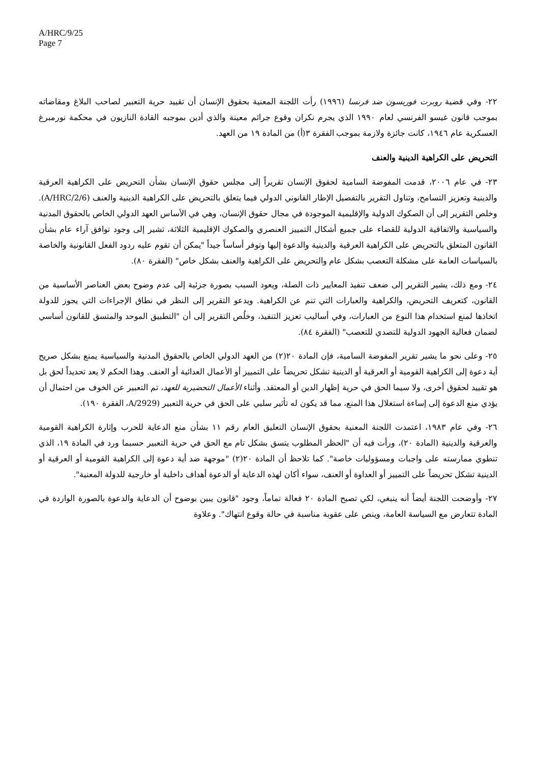A/HRC/9/25
Page 7
٢٢- وفي قضية روبرت فوريسون ضد فرنسا (١٩٩٦) رأت اللجنة المعنية بحقوق الإنسان أن تقييد حرية التعبير لصاحب البلاغ ومقاضاته بموجب قانون غيسو الفرنسي لعام ١٩٩٠ الذي يجرم نكران وقوع جرائم معينة والذي أدين بموجبه القادة النازيون في محكمة نورمبرغ العسكرية عام ١٩٤٦، كانت جائزة ولازمة بموجب الفقرة ٣(أ) من المادة ١٩ من العهد.
التحريض على الكراهية الدينية والعنف
٢٣- في عام ٢٠٠٦، قدمت المفوضة السامية لحقوق الإنسان تقريراً إلى مجلس حقوق الإنسان بشأن التحريض على الكراهية العرقية والدينية وتعزيز التسامح، وتناول التقرير بالتفصيل الإطار القانوني الدولي فيما يتعلق بالتحريض على الكراهية الدينية والعنف (A/HRC/2/6). وخلص التقرير إلى أن الصكوك الدولية والإقليمية الموجودة في مجال حقوق الإنسان، وهي في الأساس العهد الدولي الخاص بالحقوق المدنية والسياسية والاتفاقية الدولية للقضاء على جميع أشكال التمييز العنصري والصكوك الإقليمية الثلاثة، تشير إلى وجود توافق آراء عام بشأن القانون المتعلق بالتحريض على الكراهية العرقية والدينية والدعوة إليها وتوفر أساساً جيداً "يمكن أن تقوم عليه ردود الفعل القانونية والخاصة بالسياسات العامة على مشكلة التعصب بشكل عام والتحريض على الكراهية والعنف بشكل خاص" (الفقرة ٨٠).
٢٤- ومع ذلك، يشير التقرير إلى ضعف تنفيذ المعايير ذات الصلة، ويعود السبب بصورة جزئية إلى عدم وضوح بعض العناصر الأساسية من القانون، كتعريف التحريض، والكراهية والعبارات التي تنم عن الكراهية. ويدعو التقرير إلى النظر في نطاق الإجراءات التي يجوز للدولة اتخاذها لمنع استخدام هذا النوع من العبارات، وفي أساليب تعزيز التنفيذ، وخلُص التقرير إلى أن "التطبيق الموحد والمتسق للقانون أساسي لضمان فعالية الجهود الدولية للتصدي للتعصب" (الفقرة ٨٤).
٢٥- وعلى نحو ما يشير تقرير المفوضة السامية، فإن المادة ٢٠(٢) من العهد الدولي الخاص بالحقوق المدنية والسياسية يمنع بشكل صريح أية دعوة إلى الكراهية القومية أو العرقية أو الدينية تشكل تحريضاً على التمييز أو الأعمال العدائية أو العنف. وهذا الحكم لا يعد تحديداً لحق بل هو تقييد لحقوق أخرى، ولا سيما الحق في حرية إظهار الدين أو المعتقد. وأثناء الأعمال التحضيرية للعهد، تم التعبير عن الخوف من احتمال أن يؤدي منع الدعوة إلى إساءة استغلال هذا المنع، مما قد يكون له تأثير سلبي على الحق في حرية التعبير (A/2929، الفقرة ١٩٠).
٢٦- وفي عام ١٩٨٣، اعتمدت اللجنة المعنية بحقوق الإنسان التعليق العام رقم ١١ بشأن منع الدعاية للحرب وإثارة الكراهية القومية والعرقية والدينية (المادة ٢٠)، ورأت فيه أن "الحظر المطلوب يتسق بشكل تام مع الحق في حرية التعبير حسبما ورد في المادة ١٩، الذي تنطوي ممارسته على واجبات ومسؤوليات خاصة". كما تلاحظ أن المادة ٢٠(٢) "موجهة ضد أية دعوة إلى الكراهية القومية أو العرقية أو الدينية تشكل تحريضاً على التمييز أو العداوة أو العنف، سواء أكان لهذه الدعاية أو الدعوة أهداف داخلية أو خارجية للدولة المعنية".
٢٧- وأوضحت اللجنة أيضاً أنه ينبغي، لكي تصبح المادة ٢٠ فعالة تماماً، وجود "قانون يبين بوضوح أن الدعاية والدعوة بالصورة الواردة في المادة تتعارض مع السياسة العامة، وينص على عقوبة مناسبة في حالة وقوع انتهاك". وعلاوة